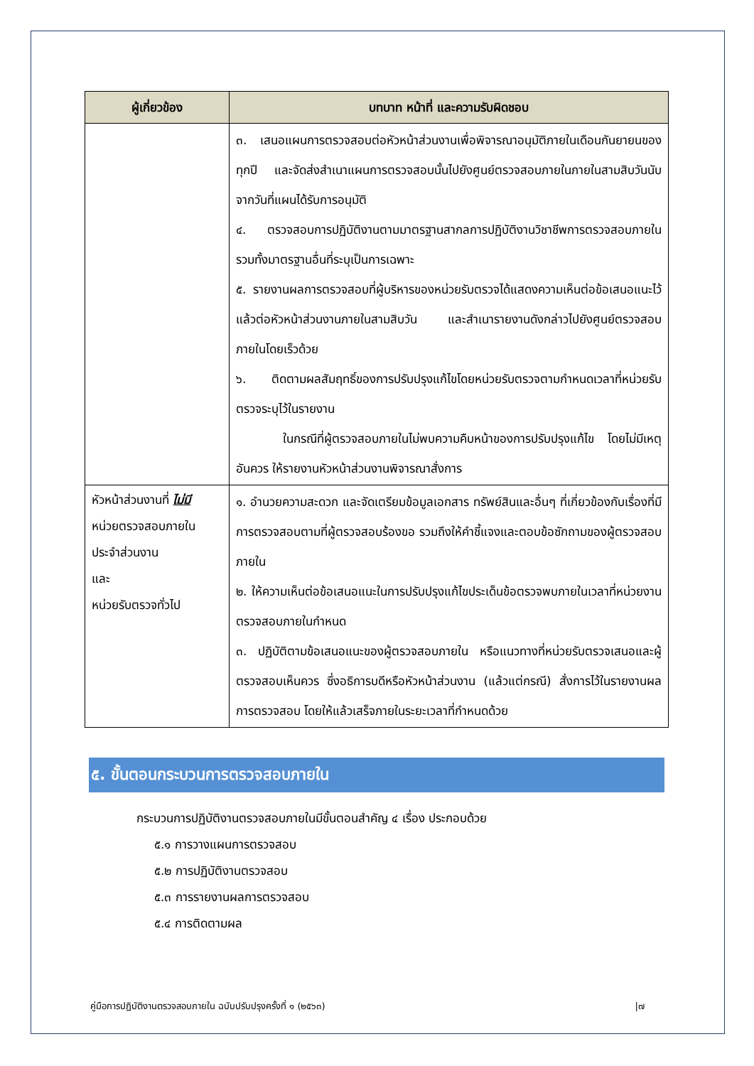| ผู้เกี่ยวข้อง | บทบาท หน้าที่ และความรับผิดชอบ |
| --- | --- |
| | ๓. เสนอแผนการตรวจสอบต่อหัวหน้าส่วนงานเพื่อพิจารณาอนุมัติภายในเดือนกันยายนของทุกปี และจัดส่งสำเนาแผนการตรวจสอบนั้นไปยังศูนย์ตรวจสอบภายในภายในสามสิบวันนับจากวันที่แผนได้รับการอนุมัติ ๔. ตรวจสอบการปฏิบัติงานตามมาตรฐานสากลการปฏิบัติงานวิชาชีพการตรวจสอบภายใน รวมทั้งมาตรฐานอื่นที่ระบุเป็นการเฉพาะ ๕. รายงานผลการตรวจสอบที่ผู้บริหารของหน่วยรับตรวจได้แสดงความเห็นต่อข้อเสนอแนะไว้แล้วต่อหัวหน้าส่วนงานภายในสามสิบวัน และสำเนารายงานดังกล่าวไปยังศูนย์ตรวจสอบภายในโดยเร็วด้วย ๖. ติดตามผลสัมฤทธิ์ของการปรับปรุงแก้ไขโดยหน่วยรับตรวจตามกำหนดเวลาที่หน่วยรับตรวจระบุไว้ในรายงาน ในกรณีที่ผู้ตรวจสอบภายในไม่พบความคืบหน้าของการปรับปรุงแก้ไข โดยไม่มีเหตุอันควร ให้รายงานหัวหน้าส่วนงานพิจารณาสั่งการ |
| หัวหน้าส่วนงานที่ ไม่มี หน่วยตรวจสอบภายใน ประจำส่วนงาน และ หน่วยรับตรวจทั่วไป | ๑. อำนวยความสะดวก และจัดเตรียมข้อมูลเอกสาร ทรัพย์สินและอื่นๆ ที่เกี่ยวข้องกับเรื่องที่มีการตรวจสอบตามที่ผู้ตรวจสอบร้องขอ รวมถึงให้คำชี้แจงและตอบข้อซักถามของผู้ตรวจสอบภายใน ๒. ให้ความเห็นต่อข้อเสนอแนะในการปรับปรุงแก้ไขประเด็นข้อตรวจพบภายในเวลาที่หน่วยงานตรวจสอบภายในกำหนด ๓. ปฏิบัติตามข้อเสนอแนะของผู้ตรวจสอบภายใน หรือแนวทางที่หน่วยรับตรวจเสนอและผู้ตรวจสอบเห็นควร ซึ่งอธิการบดีหรือหัวหน้าส่วนงาน (แล้วแต่กรณี) สั่งการไว้ในรายงานผลการตรวจสอบ โดยให้แล้วเสร็จภายในระยะเวลาที่กำหนดด้วย |
๕. ขั้นตอนกระบวนการตรวจสอบภายใน
กระบวนการปฏิบัติงานตรวจสอบภายในมีขั้นตอนสำคัญ ๔ เรื่อง ประกอบด้วย
๕.๑ การวางแผนการตรวจสอบ
๕.๒ การปฏิบัติงานตรวจสอบ
๕.๓ การรายงานผลการตรวจสอบ
๕.๔ การติดตามผล
คู่มือการปฏิบัติงานตรวจสอบภายใน ฉบับปรับปรุงครั้งที่ ๑ (๒๕๖๓) |๗